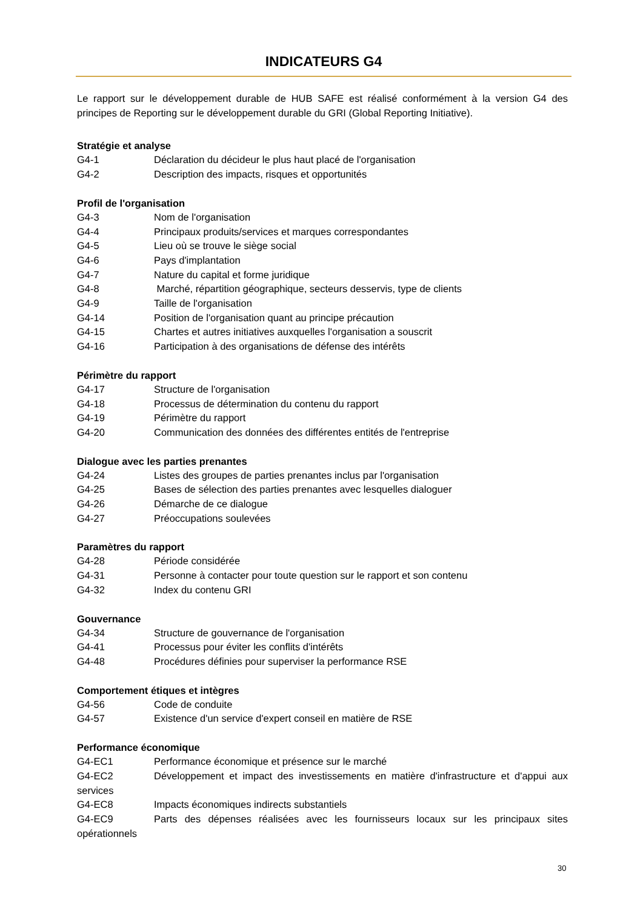INDICATEURS G4
Le rapport sur le développement durable de HUB SAFE est réalisé conformément à la version G4 des principes de Reporting sur le développement durable du GRI (Global Reporting Initiative).
Stratégie et analyse
G4-1 Déclaration du décideur le plus haut placé de l'organisation
G4-2 Description des impacts, risques et opportunités
Profil de l'organisation
G4-3 Nom de l'organisation
G4-4 Principaux produits/services et marques correspondantes
G4-5 Lieu où se trouve le siège social
G4-6 Pays d'implantation
G4-7 Nature du capital et forme juridique
G4-8 Marché, répartition géographique, secteurs desservis, type de clients
G4-9 Taille de l'organisation
G4-14 Position de l'organisation quant au principe précaution
G4-15 Chartes et autres initiatives auxquelles l'organisation a souscrit
G4-16 Participation à des organisations de défense des intérêts
Périmètre du rapport
G4-17 Structure de l'organisation
G4-18 Processus de détermination du contenu du rapport
G4-19 Périmètre du rapport
G4-20 Communication des données des différentes entités de l'entreprise
Dialogue avec les parties prenantes
G4-24 Listes des groupes de parties prenantes inclus par l'organisation
G4-25 Bases de sélection des parties prenantes avec lesquelles dialoguer
G4-26 Démarche de ce dialogue
G4-27 Préoccupations soulevées
Paramètres du rapport
G4-28 Période considérée
G4-31 Personne à contacter pour toute question sur le rapport et son contenu
G4-32 Index du contenu GRI
Gouvernance
G4-34 Structure de gouvernance de l'organisation
G4-41 Processus pour éviter les conflits d'intérêts
G4-48 Procédures définies pour superviser la performance RSE
Comportement étiques et intègres
G4-56 Code de conduite
G4-57 Existence d'un service d'expert conseil en matière de RSE
Performance économique
G4-EC1 Performance économique et présence sur le marché
G4-EC2 Développement et impact des investissements en matière d'infrastructure et d'appui aux services
G4-EC8 Impacts économiques indirects substantiels
G4-EC9 Parts des dépenses réalisées avec les fournisseurs locaux sur les principaux sites opérationnels
30